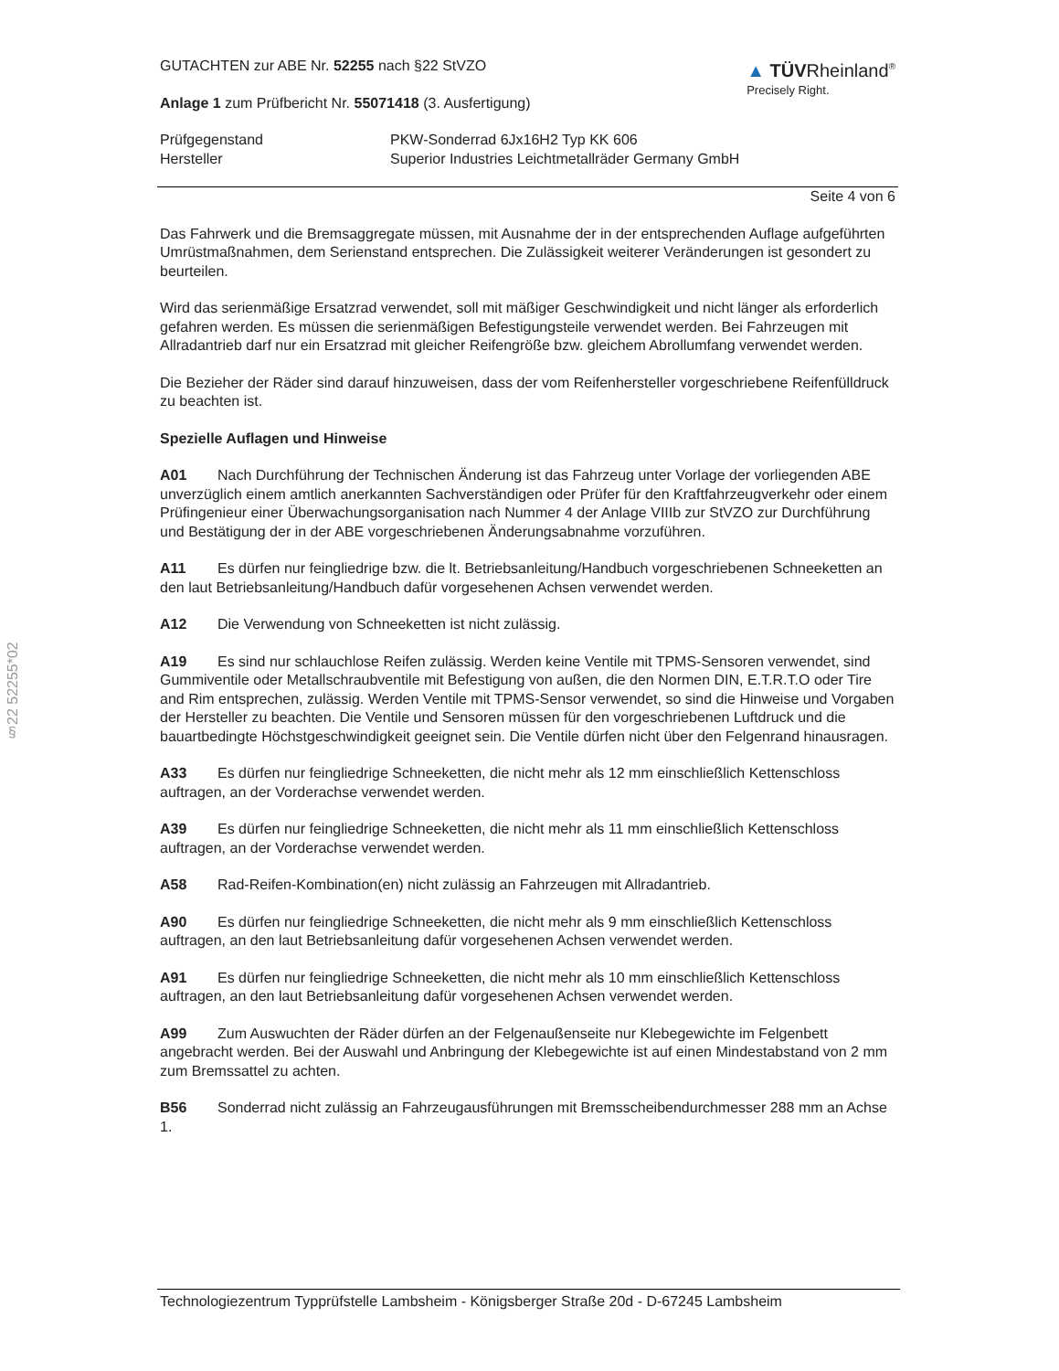§22 52255*02
GUTACHTEN zur ABE Nr. 52255 nach §22 StVZO
Anlage 1 zum Prüfbericht Nr. 55071418 (3. Ausfertigung)
▲ TÜVRheinland<sup>®</sup>
Precisely Right.
Prüfgegenstand
Hersteller
PKW-Sonderrad 6Jx16H2 Typ KK 606
Superior Industries Leichtmetallräder Germany GmbH
Seite 4 von 6
Das Fahrwerk und die Bremsaggregate müssen, mit Ausnahme der in der entsprechenden Auflage aufgeführten Umrüstmaßnahmen, dem Serienstand entsprechen. Die Zulässigkeit weiterer Veränderungen ist gesondert zu beurteilen.
Wird das serienmäßige Ersatzrad verwendet, soll mit mäßiger Geschwindigkeit und nicht länger als erforderlich gefahren werden. Es müssen die serienmäßigen Befestigungsteile verwendet werden. Bei Fahrzeugen mit Allradantrieb darf nur ein Ersatzrad mit gleicher Reifengröße bzw. gleichem Abrollumfang verwendet werden.
Die Bezieher der Räder sind darauf hinzuweisen, dass der vom Reifenhersteller vorgeschriebene Reifenfülldruck zu beachten ist.
Spezielle Auflagen und Hinweise
A01 Nach Durchführung der Technischen Änderung ist das Fahrzeug unter Vorlage der vorliegenden ABE unverzüglich einem amtlich anerkannten Sachverständigen oder Prüfer für den Kraftfahrzeugverkehr oder einem Prüfingenieur einer Überwachungsorganisation nach Nummer 4 der Anlage VIIIb zur StVZO zur Durchführung und Bestätigung der in der ABE vorgeschriebenen Änderungsabnahme vorzuführen.
A11 Es dürfen nur feingliedrige bzw. die lt. Betriebsanleitung/Handbuch vorgeschriebenen Schneeketten an den laut Betriebsanleitung/Handbuch dafür vorgesehenen Achsen verwendet werden.
A12 Die Verwendung von Schneeketten ist nicht zulässig.
A19 Es sind nur schlauchlose Reifen zulässig. Werden keine Ventile mit TPMS-Sensoren verwendet, sind Gummiventile oder Metallschraubventile mit Befestigung von außen, die den Normen DIN, E.T.R.T.O oder Tire and Rim entsprechen, zulässig. Werden Ventile mit TPMS-Sensor verwendet, so sind die Hinweise und Vorgaben der Hersteller zu beachten. Die Ventile und Sensoren müssen für den vorgeschriebenen Luftdruck und die bauartbedingte Höchstgeschwindigkeit geeignet sein. Die Ventile dürfen nicht über den Felgenrand hinausragen.
A33 Es dürfen nur feingliedrige Schneeketten, die nicht mehr als 12 mm einschließlich Kettenschloss auftragen, an der Vorderachse verwendet werden.
A39 Es dürfen nur feingliedrige Schneeketten, die nicht mehr als 11 mm einschließlich Kettenschloss auftragen, an der Vorderachse verwendet werden.
A58 Rad-Reifen-Kombination(en) nicht zulässig an Fahrzeugen mit Allradantrieb.
A90 Es dürfen nur feingliedrige Schneeketten, die nicht mehr als 9 mm einschließlich Kettenschloss auftragen, an den laut Betriebsanleitung dafür vorgesehenen Achsen verwendet werden.
A91 Es dürfen nur feingliedrige Schneeketten, die nicht mehr als 10 mm einschließlich Kettenschloss auftragen, an den laut Betriebsanleitung dafür vorgesehenen Achsen verwendet werden.
A99 Zum Auswuchten der Räder dürfen an der Felgenaußenseite nur Klebegewichte im Felgenbett angebracht werden. Bei der Auswahl und Anbringung der Klebegewichte ist auf einen Mindestabstand von 2 mm zum Bremssattel zu achten.
B56 Sonderrad nicht zulässig an Fahrzeugausführungen mit Bremsscheibendurchmesser 288 mm an Achse 1.
Technologiezentrum Typprüfstelle Lambsheim - Königsberger Straße 20d - D-67245 Lambsheim